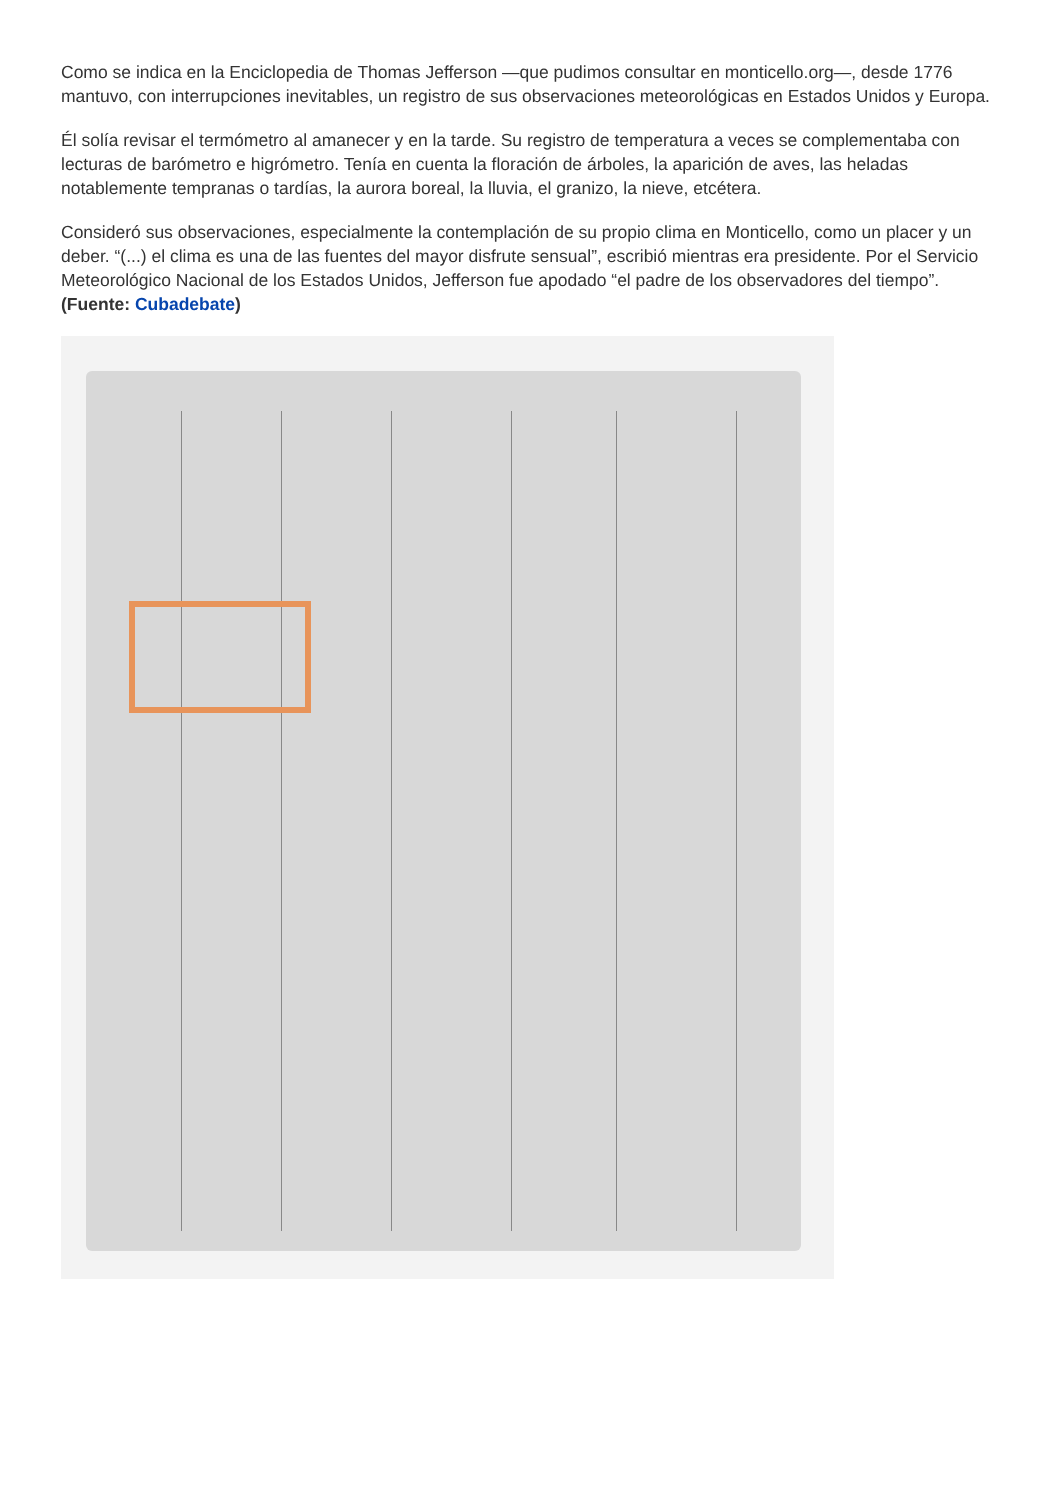Como se indica en la Enciclopedia de Thomas Jefferson —que pudimos consultar en monticello.org—, desde 1776 mantuvo, con interrupciones inevitables, un registro de sus observaciones meteorológicas en Estados Unidos y Europa.
Él solía revisar el termómetro al amanecer y en la tarde. Su registro de temperatura a veces se complementaba con lecturas de barómetro e higrómetro. Tenía en cuenta la floración de árboles, la aparición de aves, las heladas notablemente tempranas o tardías, la aurora boreal, la lluvia, el granizo, la nieve, etcétera.
Consideró sus observaciones, especialmente la contemplación de su propio clima en Monticello, como un placer y un deber. “(...) el clima es una de las fuentes del mayor disfrute sensual”, escribió mientras era presidente. Por el Servicio Meteorológico Nacional de los Estados Unidos, Jefferson fue apodado “el padre de los observadores del tiempo”. (Fuente: Cubadebate)